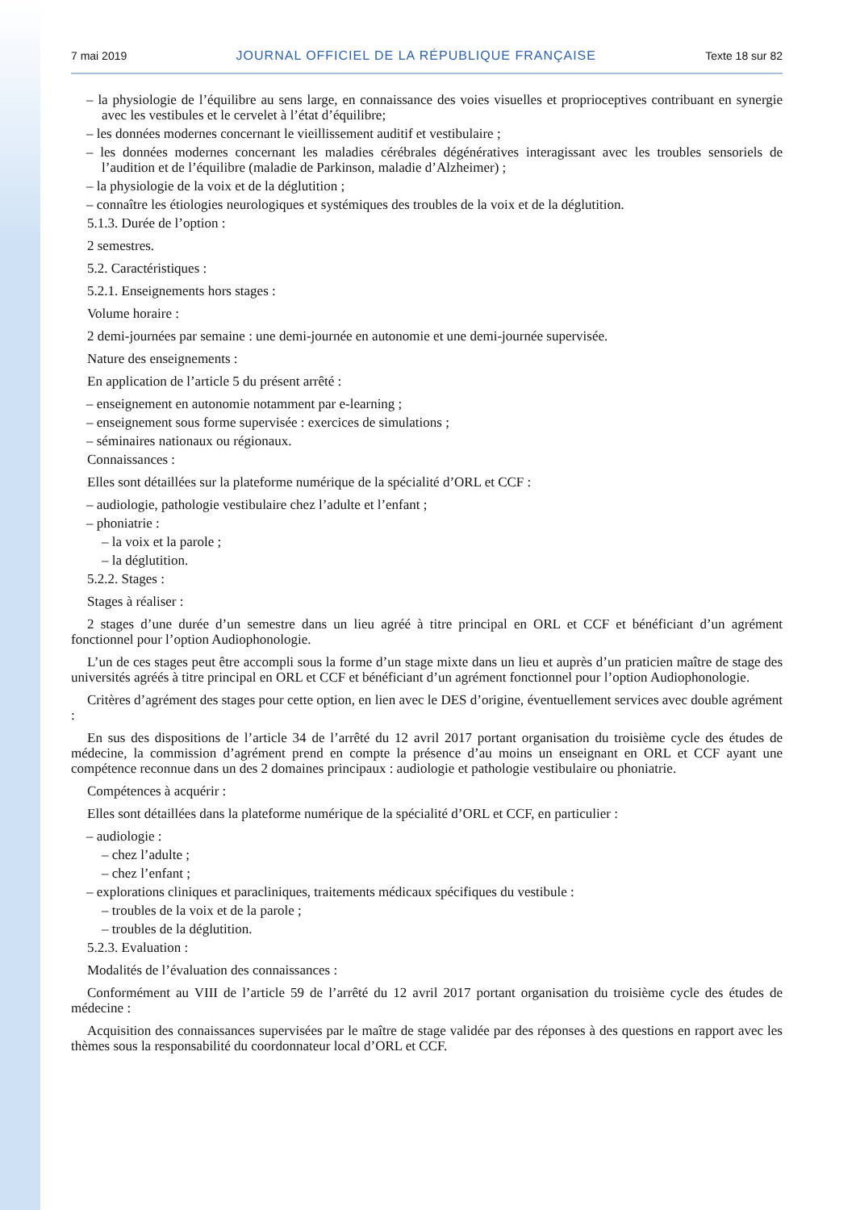7 mai 2019 JOURNAL OFFICIEL DE LA RÉPUBLIQUE FRANÇAISE Texte 18 sur 82
– la physiologie de l’équilibre au sens large, en connaissance des voies visuelles et proprioceptives contribuant en synergie avec les vestibules et le cervelet à l’état d’équilibre;
– les données modernes concernant le vieillissement auditif et vestibulaire ;
– les données modernes concernant les maladies cérébrales dégénératives interagissant avec les troubles sensoriels de l’audition et de l’équilibre (maladie de Parkinson, maladie d’Alzheimer) ;
– la physiologie de la voix et de la déglutition ;
– connaître les étiologies neurologiques et systémiques des troubles de la voix et de la déglutition.
5.1.3. Durée de l’option :
2 semestres.
5.2. Caractéristiques :
5.2.1. Enseignements hors stages :
Volume horaire :
2 demi-journées par semaine : une demi-journée en autonomie et une demi-journée supervisée.
Nature des enseignements :
En application de l’article 5 du présent arrêté :
– enseignement en autonomie notamment par e-learning ;
– enseignement sous forme supervisée : exercices de simulations ;
– séminaires nationaux ou régionaux.
Connaissances :
Elles sont détaillées sur la plateforme numérique de la spécialité d’ORL et CCF :
– audiologie, pathologie vestibulaire chez l’adulte et l’enfant ;
– phoniatrie :
– la voix et la parole ;
– la déglutition.
5.2.2. Stages :
Stages à réaliser :
2 stages d’une durée d’un semestre dans un lieu agréé à titre principal en ORL et CCF et bénéficiant d’un agrément fonctionnel pour l’option Audiophonologie.
L’un de ces stages peut être accompli sous la forme d’un stage mixte dans un lieu et auprès d’un praticien maître de stage des universités agréés à titre principal en ORL et CCF et bénéficiant d’un agrément fonctionnel pour l’option Audiophonologie.
Critères d’agrément des stages pour cette option, en lien avec le DES d’origine, éventuellement services avec double agrément :
En sus des dispositions de l’article 34 de l’arrêté du 12 avril 2017 portant organisation du troisième cycle des études de médecine, la commission d’agrément prend en compte la présence d’au moins un enseignant en ORL et CCF ayant une compétence reconnue dans un des 2 domaines principaux : audiologie et pathologie vestibulaire ou phoniatrie.
Compétences à acquérir :
Elles sont détaillées dans la plateforme numérique de la spécialité d’ORL et CCF, en particulier :
– audiologie :
– chez l’adulte ;
– chez l’enfant ;
– explorations cliniques et paracliniques, traitements médicaux spécifiques du vestibule :
– troubles de la voix et de la parole ;
– troubles de la déglutition.
5.2.3. Evaluation :
Modalités de l’évaluation des connaissances :
Conformément au VIII de l’article 59 de l’arrêté du 12 avril 2017 portant organisation du troisième cycle des études de médecine :
Acquisition des connaissances supervisées par le maître de stage validée par des réponses à des questions en rapport avec les thèmes sous la responsabilité du coordonnateur local d’ORL et CCF.